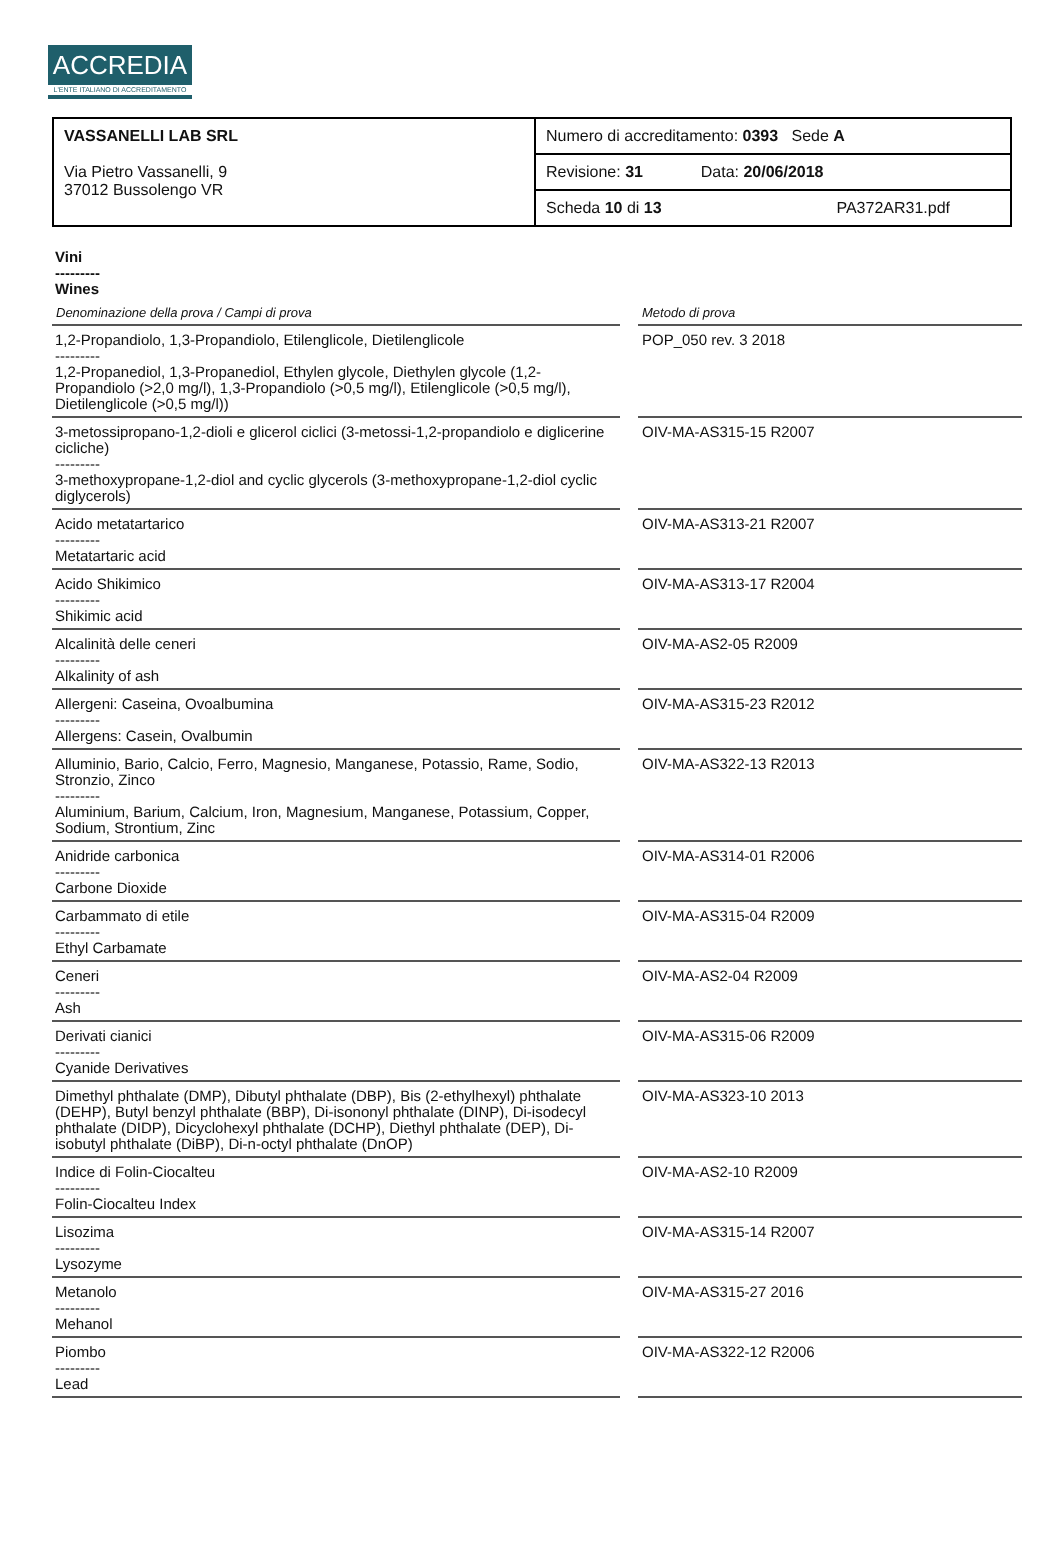ACCREDIA
L'ENTE ITALIANO DI ACCREDITAMENTO
| VASSANELLI LAB SRL Via Pietro Vassanelli, 9 37012 Bussolengo VR | Numero di accreditamento: 0393 Sede A |
| | Revisione: 31 Data: 20/06/2018 |
| | Scheda 10 di 13 PA372AR31.pdf |
Vini
---------
Wines
| Denominazione della prova / Campi di prova | | Metodo di prova |
| --- | --- | --- |
| 1,2-Propandiolo, 1,3-Propandiolo, Etilenglicole, Dietilenglicole --------- 1,2-Propanediol, 1,3-Propanediol, Ethylen glycole, Diethylen glycole (1,2-Propandiolo (>2,0 mg/l), 1,3-Propandiolo (>0,5 mg/l), Etilenglicole (>0,5 mg/l), Dietilenglicole (>0,5 mg/l)) | | POP_050 rev. 3 2018 |
| 3-metossipropano-1,2-dioli e glicerol ciclici (3-metossi-1,2-propandiolo e diglicerine cicliche) --------- 3-methoxypropane-1,2-diol and cyclic glycerols (3-methoxypropane-1,2-diol cyclic diglycerols) | | OIV-MA-AS315-15 R2007 |
| Acido metatartarico --------- Metatartaric acid | | OIV-MA-AS313-21 R2007 |
| Acido Shikimico --------- Shikimic acid | | OIV-MA-AS313-17 R2004 |
| Alcalinità delle ceneri --------- Alkalinity of ash | | OIV-MA-AS2-05 R2009 |
| Allergeni: Caseina, Ovoalbumina --------- Allergens: Casein, Ovalbumin | | OIV-MA-AS315-23 R2012 |
| Alluminio, Bario, Calcio, Ferro, Magnesio, Manganese, Potassio, Rame, Sodio, Stronzio, Zinco --------- Aluminium, Barium, Calcium, Iron, Magnesium, Manganese, Potassium, Copper, Sodium, Strontium, Zinc | | OIV-MA-AS322-13 R2013 |
| Anidride carbonica --------- Carbone Dioxide | | OIV-MA-AS314-01 R2006 |
| Carbammato di etile --------- Ethyl Carbamate | | OIV-MA-AS315-04 R2009 |
| Ceneri --------- Ash | | OIV-MA-AS2-04 R2009 |
| Derivati cianici --------- Cyanide Derivatives | | OIV-MA-AS315-06 R2009 |
| Dimethyl phthalate (DMP), Dibutyl phthalate (DBP), Bis (2-ethylhexyl) phthalate (DEHP), Butyl benzyl phthalate (BBP), Di-isononyl phthalate (DINP), Di-isodecyl phthalate (DIDP), Dicyclohexyl phthalate (DCHP), Diethyl phthalate (DEP), Di-isobutyl phthalate (DiBP), Di-n-octyl phthalate (DnOP) | | OIV-MA-AS323-10 2013 |
| Indice di Folin-Ciocalteu --------- Folin-Ciocalteu Index | | OIV-MA-AS2-10 R2009 |
| Lisozima --------- Lysozyme | | OIV-MA-AS315-14 R2007 |
| Metanolo --------- Mehanol | | OIV-MA-AS315-27 2016 |
| Piombo --------- Lead | | OIV-MA-AS322-12 R2006 |